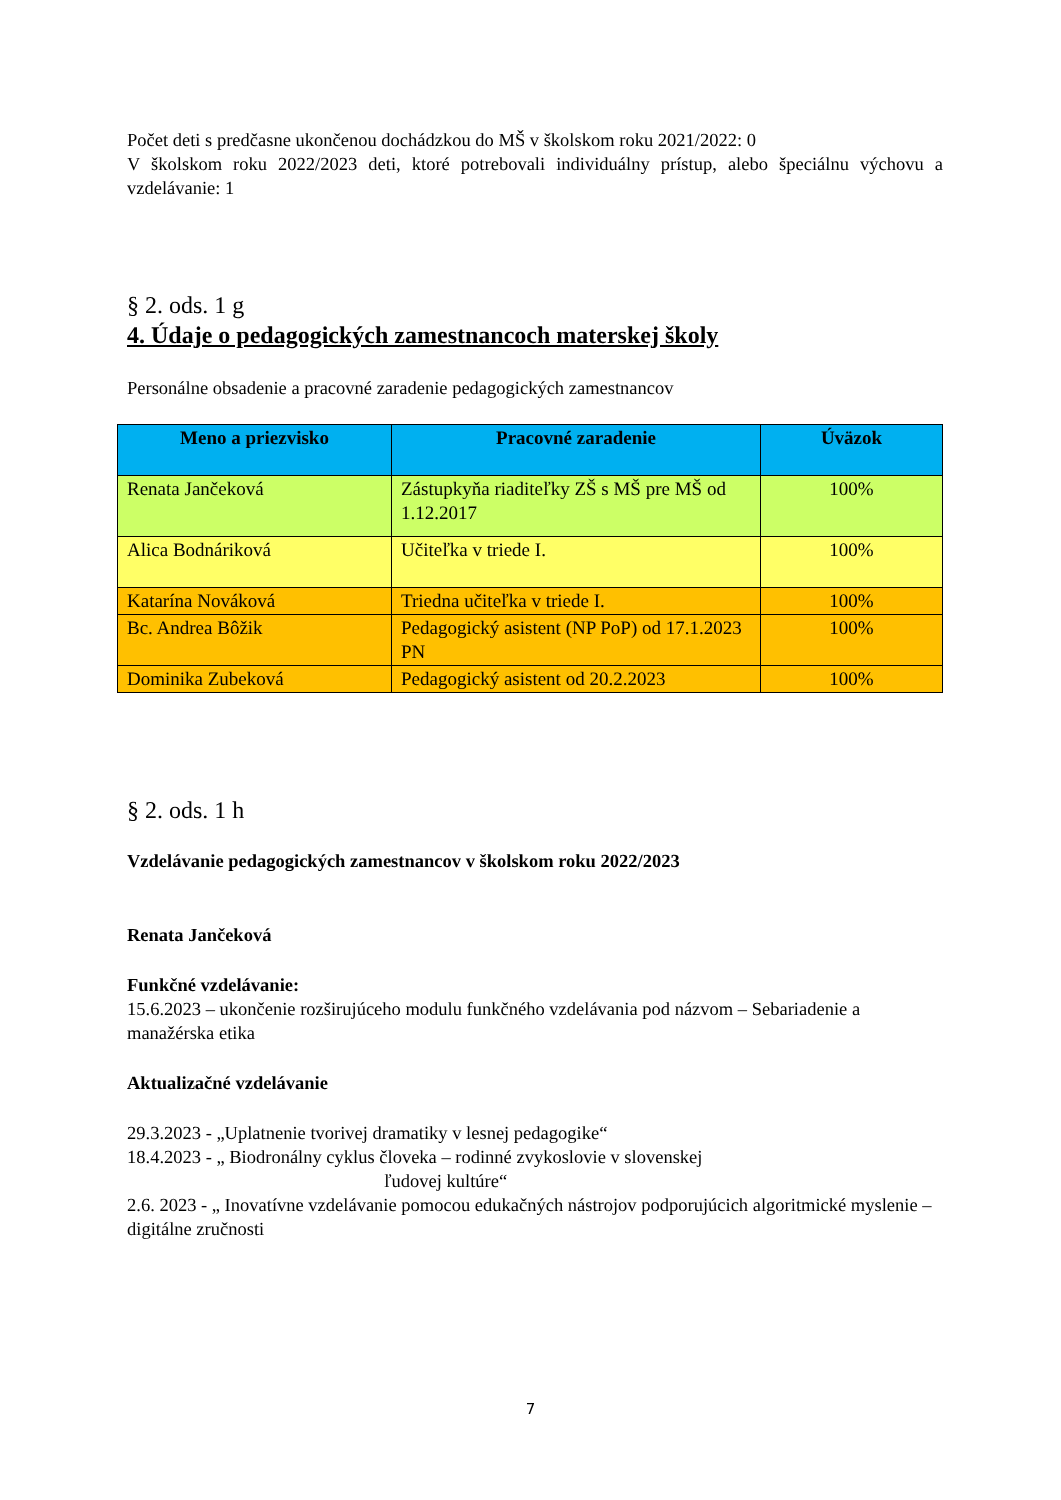Počet deti s predčasne ukončenou dochádzkou do MŠ v školskom roku 2021/2022: 0
V školskom roku 2022/2023 deti, ktoré potrebovali individuálny prístup, alebo špeciálnu výchovu a vzdelávanie: 1
§ 2. ods. 1 g
4. Údaje o pedagogických zamestnancoch materskej školy
Personálne obsadenie a pracovné zaradenie pedagogických zamestnancov
| Meno a priezvisko | Pracovné zaradenie | Úväzok |
| --- | --- | --- |
| Renata Jančeková | Zástupkyňa riaditeľky ZŠ s MŠ pre MŠ od 1.12.2017 | 100% |
| Alica Bodnáriková | Učiteľka v triede I. | 100% |
| Katarína Nováková | Triedna učiteľka v triede I. | 100% |
| Bc. Andrea Bôžik | Pedagogický asistent (NP PoP) od 17.1.2023 PN | 100% |
| Dominika Zubeková | Pedagogický asistent od 20.2.2023 | 100% |
§ 2. ods. 1 h
Vzdelávanie pedagogických zamestnancov v školskom roku 2022/2023
Renata Jančeková
Funkčné vzdelávanie:
15.6.2023 – ukončenie rozširujúceho modulu funkčného vzdelávania pod názvom – Sebariadenie a manažérska etika
Aktualizačné vzdelávanie
29.3.2023 - „Uplatnenie tvorivej dramatiky v lesnej pedagogike“
18.4.2023 - „ Biodronálny cyklus človeka – rodinné zvykoslovie v slovenskej
ľudovej kultúre“
2.6. 2023 - „ Inovatívne vzdelávanie pomocou edukačných nástrojov podporujúcich algoritmické myslenie – digitálne zručnosti
7